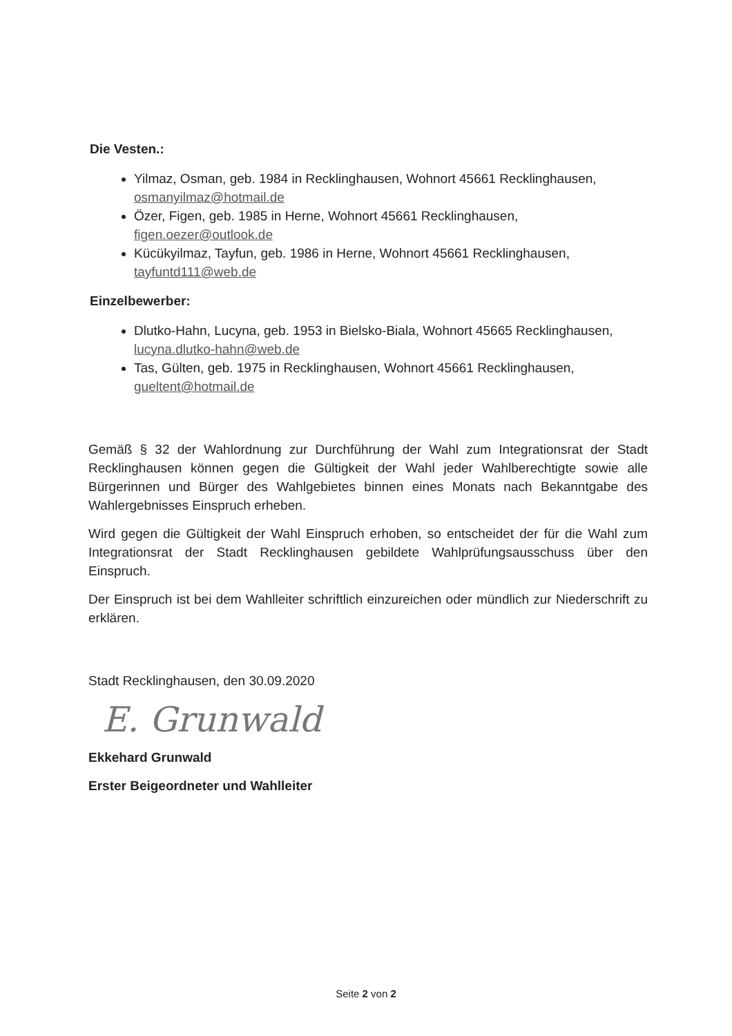Die Vesten.:
Yilmaz, Osman, geb. 1984 in Recklinghausen, Wohnort 45661 Recklinghausen, osmanyilmaz@hotmail.de
Özer, Figen, geb. 1985 in Herne, Wohnort 45661 Recklinghausen, figen.oezer@outlook.de
Kücükyilmaz, Tayfun, geb. 1986 in Herne, Wohnort 45661 Recklinghausen, tayfuntd111@web.de
Einzelbewerber:
Dlutko-Hahn, Lucyna, geb. 1953 in Bielsko-Biala, Wohnort 45665 Recklinghausen, lucyna.dlutko-hahn@web.de
Tas, Gülten, geb. 1975 in Recklinghausen, Wohnort 45661 Recklinghausen, gueltent@hotmail.de
Gemäß § 32 der Wahlordnung zur Durchführung der Wahl zum Integrationsrat der Stadt Recklinghausen können gegen die Gültigkeit der Wahl jeder Wahlberechtigte sowie alle Bürgerinnen und Bürger des Wahlgebietes binnen eines Monats nach Bekanntgabe des Wahlergebnisses Einspruch erheben.
Wird gegen die Gültigkeit der Wahl Einspruch erhoben, so entscheidet der für die Wahl zum Integrationsrat der Stadt Recklinghausen gebildete Wahlprüfungsausschuss über den Einspruch.
Der Einspruch ist bei dem Wahlleiter schriftlich einzureichen oder mündlich zur Niederschrift zu erklären.
Stadt Recklinghausen, den 30.09.2020
E. Grunwald
Ekkehard Grunwald
Erster Beigeordneter und Wahlleiter
Seite 2 von 2